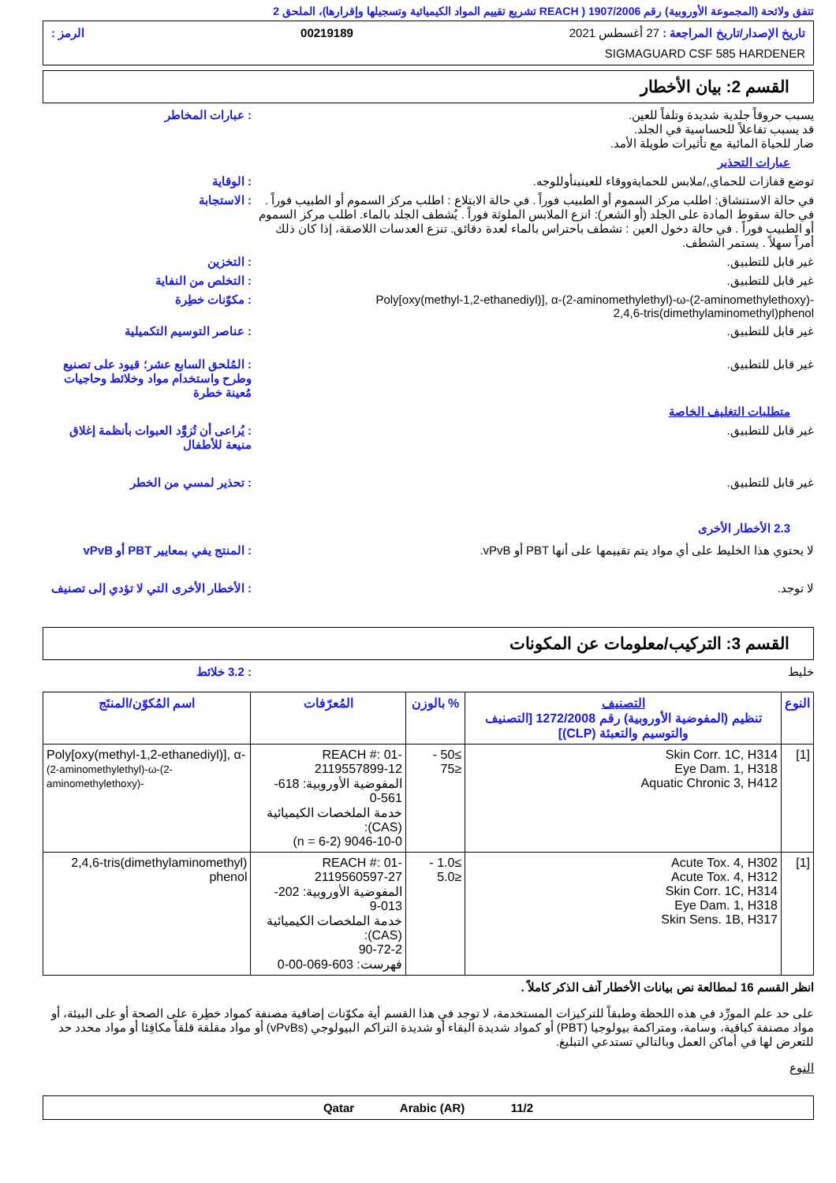تتفق ولائحة (المجموعة الأوروبية) رقم 1907/2006 ( REACH تشريع تقييم المواد الكيميائية وتسجيلها وإقرارها)، الملحق 2
تاريخ الإصدار/تاريخ المراجعة : 27 أغسطس 2021 00219189 الرمز :
SIGMAGUARD CSF 585 HARDENER
القسم 2: بيان الأخطار
يسبب حروقاً جلدية شديدة وتلفاً للعين.
قد يسبب تفاعلاً للحساسية في الجلد.
ضار للحياة المائية مع تأثيرات طويلة الأمد.
: عبارات المخاطر
عبارات التحذير
توضع قفازات للحماي,/ملابس للحمايةووقاء للعينينأوللوجه.
: الوقاية
في حالة الاستنشاق: اطلب مركز السموم أو الطبيب فوراً . في حالة الابتلاع : اطلب مركز السموم أو الطبيب فوراً . في حالة سقوط المادة على الجلد (أو الشعر): انزع الملابس الملوثة فوراً . يُشطف الجلد بالماء. اطلب مركز السموم أو الطبيب فوراً . في حالة دخول العين : تشطف باحتراس بالماء لعدة دقائق. تنزع العدسات اللاصقة، إذا كان ذلك أمراً سهلاً . يستمر الشطف.
: الاستجابة
غير قابل للتطبيق. : التخزين
غير قابل للتطبيق. : التخلص من النفاية
Poly[oxy(methyl-1,2-ethanediyl)], α-(2-aminomethylethyl)-ω-(2-aminomethylethoxy)-
2,4,6-tris(dimethylaminomethyl)phenol
: مكوّنات خطِرة
غير قابل للتطبيق. : عناصر التوسيم التكميلية
غير قابل للتطبيق. : المُلحق السابع عشر؛ قيود على تصنيع وطرح واستخدام مواد وخلائط وحاجيات مُعينة خطرة
متطلبات التغليف الخاصة
غير قابل للتطبيق. : يُراعى أن تُزوَّد العبوات بأنظمة إغلاق منيعة للأطفال
غير قابل للتطبيق. : تحذير لمسي من الخطر
2.3 الأخطار الأخرى
لا يحتوي هذا الخليط على أي مواد يتم تقييمها على أنها PBT أو vPvB.
: المنتج يفي بمعايير PBT أو vPvB
لا توجد. : الأخطار الأخرى التي لا تؤدي إلى تصنيف
القسم 3: التركيب/معلومات عن المكونات
خليط : 3.2 خلائط
| النوع | التصنيف تنظيم (المفوضية الأوروبية) رقم 1272/2008 [التصنيف والتوسيم والتعبئة (CLP)] | % بالوزن | المُعرّفات | اسم المُكوّن/المنتَج |
| --- | --- | --- | --- | --- |
| [1] | Skin Corr. 1C, H314 Eye Dam. 1, H318 Aquatic Chronic 3, H412 | ≥50 - ≤75 | REACH #: 01-2119557899-12 المفوضية الأوروبية: 618-561-0 خدمة الملخصات الكيميائية (CAS): 9046-10-0 (n = 6-2) | Poly[oxy(methyl-1,2-ethanediyl)], α- (2-aminomethylethyl)-ω-(2-aminomethylethoxy)- |
| [1] | Acute Tox. 4, H302 Acute Tox. 4, H312 Skin Corr. 1C, H314 Eye Dam. 1, H318 Skin Sens. 1B, H317 | ≥1.0 - ≤5.0 | REACH #: 01-2119560597-27 المفوضية الأوروبية: 202-013-9 خدمة الملخصات الكيميائية (CAS): 90-72-2 فهرست: 603-069-00-0 | 2,4,6-tris(dimethylaminomethyl) phenol |
انظر القسم 16 لمطالعة نص بيانات الأخطار آنف الذكر كاملاً .
على حد علم المورِّد في هذه اللحظة وطبقاً للتركيزات المستخدمة، لا توجد في هذا القسم أية مكوّنات إضافية مصنفة كمواد خطِرة على الصحة أو على البيئة، أو مواد مصنفة كباقية، وسامة، ومتراكمة بيولوجيا (PBT) أو كمواد شديدة البقاء أو شديدة التراكم البيولوجي (vPvBs) أو مواد مقلقة قلقاً مكافِئا أو مواد محدد حد للتعرض لها في أماكن العمل وبالتالي تستدعي التبليغ.
النوع
11/2 Qatar Arabic (AR)